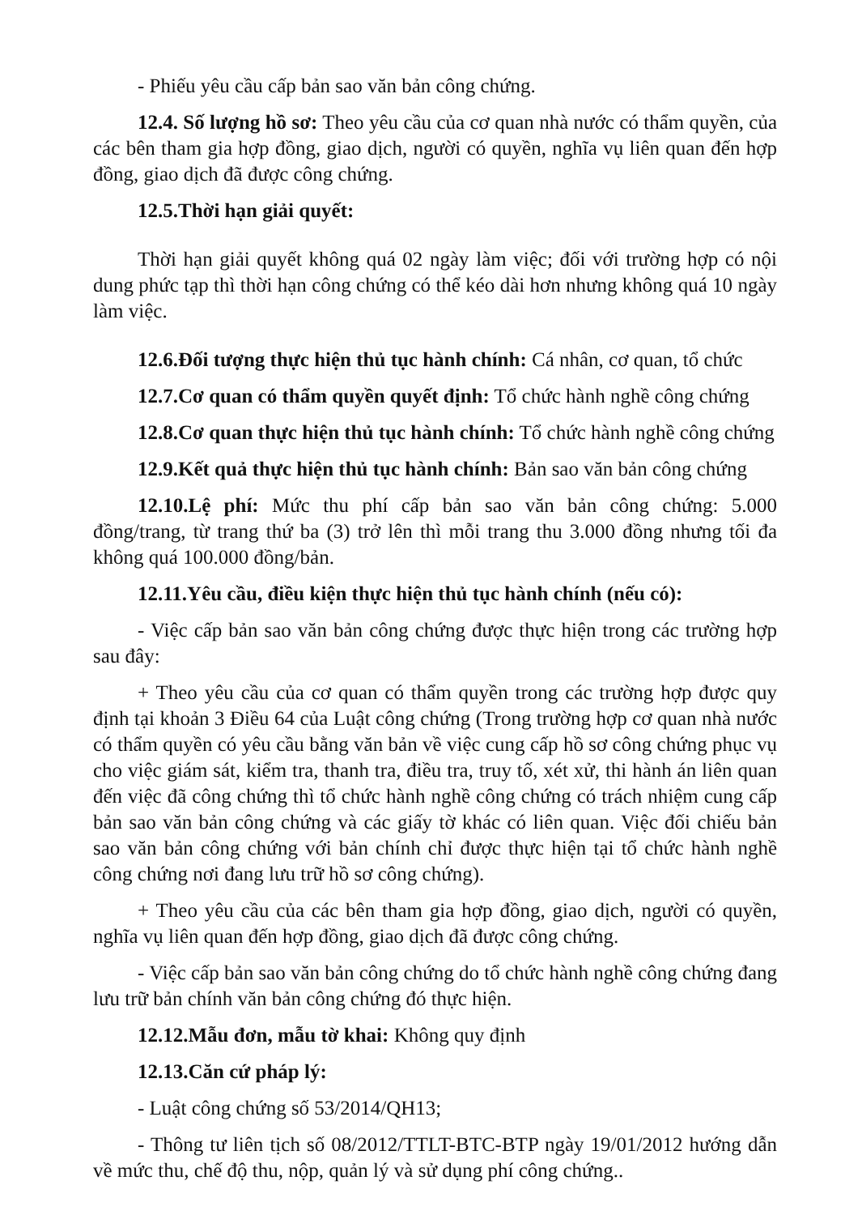- Phiếu yêu cầu cấp bản sao văn bản công chứng.
12.4. Số lượng hồ sơ: Theo yêu cầu của cơ quan nhà nước có thẩm quyền, của các bên tham gia hợp đồng, giao dịch, người có quyền, nghĩa vụ liên quan đến hợp đồng, giao dịch đã được công chứng.
12.5.Thời hạn giải quyết:
Thời hạn giải quyết không quá 02 ngày làm việc; đối với trường hợp có nội dung phức tạp thì thời hạn công chứng có thể kéo dài hơn nhưng không quá 10 ngày làm việc.
12.6.Đối tượng thực hiện thủ tục hành chính: Cá nhân, cơ quan, tổ chức
12.7.Cơ quan có thẩm quyền quyết định: Tổ chức hành nghề công chứng
12.8.Cơ quan thực hiện thủ tục hành chính: Tổ chức hành nghề công chứng
12.9.Kết quả thực hiện thủ tục hành chính: Bản sao văn bản công chứng
12.10.Lệ phí: Mức thu phí cấp bản sao văn bản công chứng: 5.000 đồng/trang, từ trang thứ ba (3) trở lên thì mỗi trang thu 3.000 đồng nhưng tối đa không quá 100.000 đồng/bản.
12.11.Yêu cầu, điều kiện thực hiện thủ tục hành chính (nếu có):
- Việc cấp bản sao văn bản công chứng được thực hiện trong các trường hợp sau đây:
+ Theo yêu cầu của cơ quan có thẩm quyền trong các trường hợp được quy định tại khoản 3 Điều 64 của Luật công chứng (Trong trường hợp cơ quan nhà nước có thẩm quyền có yêu cầu bằng văn bản về việc cung cấp hồ sơ công chứng phục vụ cho việc giám sát, kiểm tra, thanh tra, điều tra, truy tố, xét xử, thi hành án liên quan đến việc đã công chứng thì tổ chức hành nghề công chứng có trách nhiệm cung cấp bản sao văn bản công chứng và các giấy tờ khác có liên quan. Việc đối chiếu bản sao văn bản công chứng với bản chính chỉ được thực hiện tại tổ chức hành nghề công chứng nơi đang lưu trữ hồ sơ công chứng).
+ Theo yêu cầu của các bên tham gia hợp đồng, giao dịch, người có quyền, nghĩa vụ liên quan đến hợp đồng, giao dịch đã được công chứng.
- Việc cấp bản sao văn bản công chứng do tổ chức hành nghề công chứng đang lưu trữ bản chính văn bản công chứng đó thực hiện.
12.12.Mẫu đơn, mẫu tờ khai: Không quy định
12.13.Căn cứ pháp lý:
- Luật công chứng số 53/2014/QH13;
- Thông tư liên tịch số 08/2012/TTLT-BTC-BTP ngày 19/01/2012 hướng dẫn về mức thu, chế độ thu, nộp, quản lý và sử dụng phí công chứng..